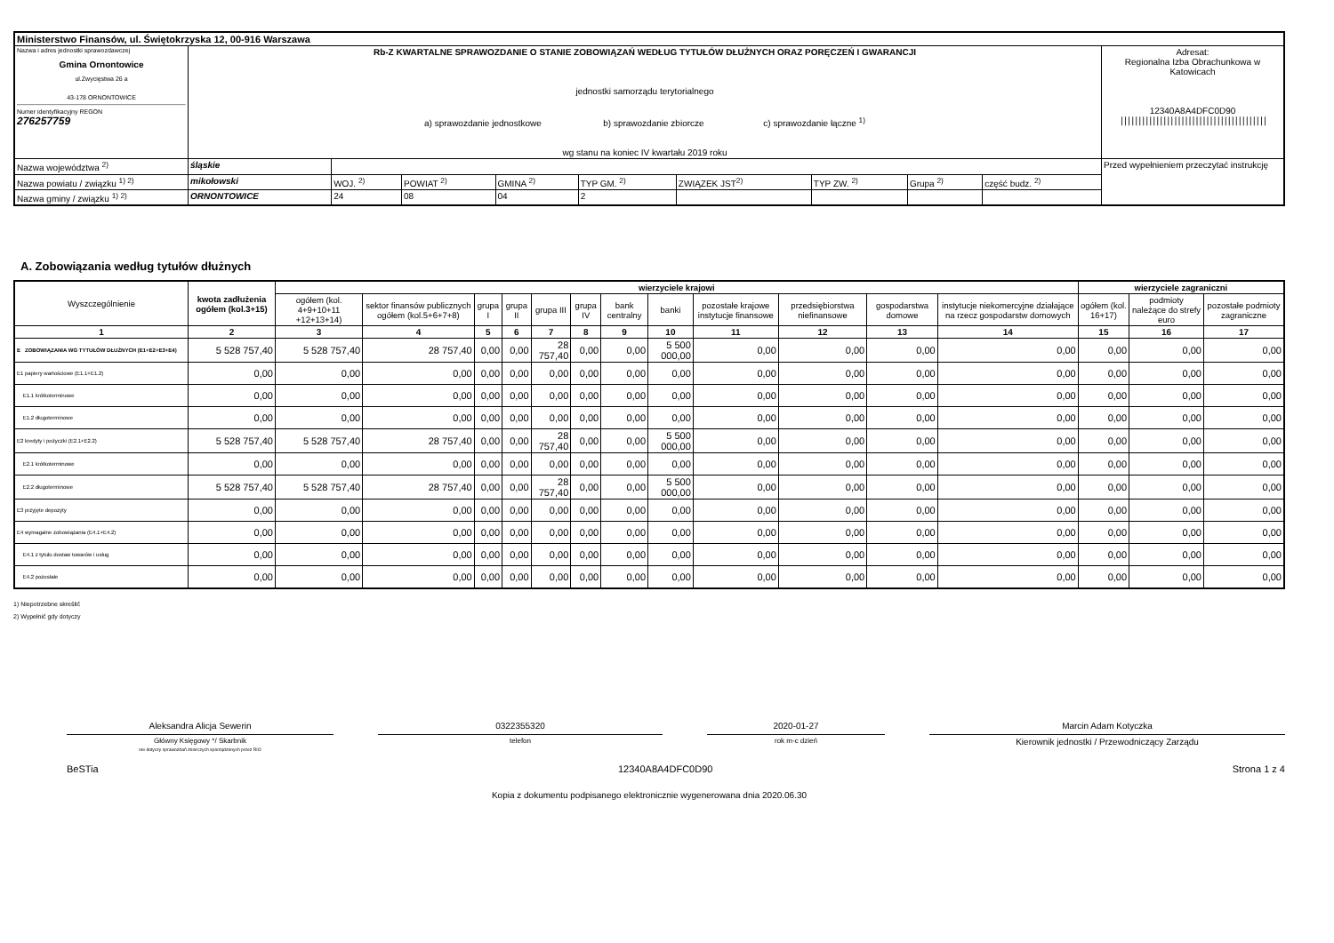| Ministerstwo Finansów, ul. Świętokrzyska 12, 00-916 Warszawa | | | | | | | | | | |
| Nazwa i adres jednostki sprawozdawczej Gmina Ornontowice ul.Zwycięstwa 26 a 43-178 ORNONTOWICE Numer identyfikacyjny REGON 276257759 | Rb-Z KWARTALNE SPRAWOZDANIE O STANIE ZOBOWIĄZAŃ WEDŁUG TYTUŁÓW DŁUŻNYCH ORAZ PORĘCZEŃ I GWARANCJI jednostki samorządu terytorialnego a) sprawozdanie jednostkowe b) sprawozdanie zbiorcze c) sprawozdanie łączne <sup>1)</sup> wg stanu na koniec IV kwartału 2019 roku | | | | | | | | | Adresat: Regionalna Izba Obrachunkowa w Katowicach 12340A8A4DFC0D90 ///////////////////////////////////////// |
| Nazwa województwa <sup>2)</sup> | śląskie | | | | | | | | | Przed wypełnieniem przeczytać instrukcję |
| Nazwa powiatu / związku <sup>1) 2)</sup> | mikołowski | WOJ. <sup>2)</sup> | POWIAT <sup>2)</sup> | GMINA <sup>2)</sup> | TYP GM. <sup>2)</sup> | ZWIĄZEK JST<sup>2)</sup> | TYP ZW. <sup>2)</sup> | Grupa <sup>2)</sup> | część budz. <sup>2)</sup> | |
| Nazwa gminy / związku <sup>1) 2)</sup> | ORNONTOWICE | 24 | 08 | 04 | 2 | | | | | |
A. Zobowiązania według tytułów dłużnych
| Wyszczególnienie | kwota zadłużenia ogółem (kol.3+15) | wierzyciele krajowi | | | | | | | | | | | | wierzyciele zagraniczni | | |
| --- | --- | --- | --- | --- | --- | --- | --- | --- | --- | --- | --- | --- | --- | --- | --- | --- |
| | | ogółem (kol. 4+9+10+11 +12+13+14) | sektor finansów publicznych ogółem (kol.5+6+7+8) | grupa I | grupa II | grupa III | grupa IV | bank centralny | banki | pozostałe krajowe instytucje finansowe | przedsiębiorstwa niefinansowe | gospodarstwa domowe | instytucje niekomercyjne działające na rzecz gospodarstw domowych | ogółem (kol. 16+17) | podmioty należące do strefy euro | pozostałe podmioty zagraniczne |
| 1 | 2 | 3 | 4 | 5 | 6 | 7 | 8 | 9 | 10 | 11 | 12 | 13 | 14 | 15 | 16 | 17 |
| E ZOBOWIĄZANIA WG TYTUŁÓW DŁUŻNYCH (E1+E2+E3+E4) | 5 528 757,40 | 5 528 757,40 | 28 757,40 | 0,00 | 0,00 | 28 757,40 | 0,00 | 0,00 | 5 500 000,00 | 0,00 | 0,00 | 0,00 | 0,00 | 0,00 | 0,00 | 0,00 |
| E1 papiery wartościowe (E1.1+E1.2) | 0,00 | 0,00 | 0,00 | 0,00 | 0,00 | 0,00 | 0,00 | 0,00 | 0,00 | 0,00 | 0,00 | 0,00 | 0,00 | 0,00 | 0,00 | 0,00 |
| E1.1 krótkoterminowe | 0,00 | 0,00 | 0,00 | 0,00 | 0,00 | 0,00 | 0,00 | 0,00 | 0,00 | 0,00 | 0,00 | 0,00 | 0,00 | 0,00 | 0,00 | 0,00 |
| E1.2 długoterminowe | 0,00 | 0,00 | 0,00 | 0,00 | 0,00 | 0,00 | 0,00 | 0,00 | 0,00 | 0,00 | 0,00 | 0,00 | 0,00 | 0,00 | 0,00 | 0,00 |
| E2 kredyty i pożyczki (E2.1+E2.2) | 5 528 757,40 | 5 528 757,40 | 28 757,40 | 0,00 | 0,00 | 28 757,40 | 0,00 | 0,00 | 5 500 000,00 | 0,00 | 0,00 | 0,00 | 0,00 | 0,00 | 0,00 | 0,00 |
| E2.1 krótkoterminowe | 0,00 | 0,00 | 0,00 | 0,00 | 0,00 | 0,00 | 0,00 | 0,00 | 0,00 | 0,00 | 0,00 | 0,00 | 0,00 | 0,00 | 0,00 | 0,00 |
| E2.2 długoterminowe | 5 528 757,40 | 5 528 757,40 | 28 757,40 | 0,00 | 0,00 | 28 757,40 | 0,00 | 0,00 | 5 500 000,00 | 0,00 | 0,00 | 0,00 | 0,00 | 0,00 | 0,00 | 0,00 |
| E3 przyjęte depozyty | 0,00 | 0,00 | 0,00 | 0,00 | 0,00 | 0,00 | 0,00 | 0,00 | 0,00 | 0,00 | 0,00 | 0,00 | 0,00 | 0,00 | 0,00 | 0,00 |
| E4 wymagalne zobowiązania (E4.1+E4.2) | 0,00 | 0,00 | 0,00 | 0,00 | 0,00 | 0,00 | 0,00 | 0,00 | 0,00 | 0,00 | 0,00 | 0,00 | 0,00 | 0,00 | 0,00 | 0,00 |
| E4.1 z tytułu dostaw towarów i usług | 0,00 | 0,00 | 0,00 | 0,00 | 0,00 | 0,00 | 0,00 | 0,00 | 0,00 | 0,00 | 0,00 | 0,00 | 0,00 | 0,00 | 0,00 | 0,00 |
| E4.2 pozostałe | 0,00 | 0,00 | 0,00 | 0,00 | 0,00 | 0,00 | 0,00 | 0,00 | 0,00 | 0,00 | 0,00 | 0,00 | 0,00 | 0,00 | 0,00 | 0,00 |
1) Niepotrzebne skreślić
2) Wypełnić gdy dotyczy
Aleksandra Alicja Sewerin 0322355320 2020-01-27 Marcin Adam Kotyczka
Główny Księgowy */ Skarbnik
nie dotyczy sprawozdań zbiorczych sporządzonych przez RIO
telefon rok m-c dzień
Kierownik jednostki / Przewodniczący Zarządu
BeSTia 12340A8A4DFC0D90 Strona 1 z 4
Kopia z dokumentu podpisanego elektronicznie wygenerowana dnia 2020.06.30